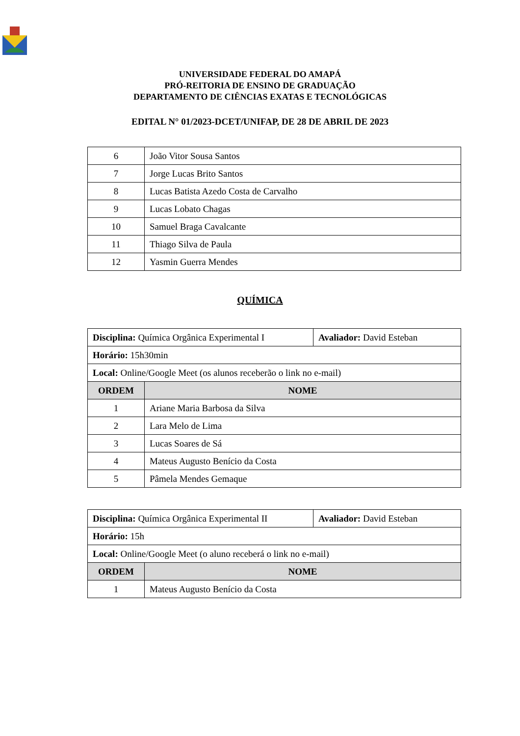UNIVERSIDADE FEDERAL DO AMAPÁ
PRÓ-REITORIA DE ENSINO DE GRADUAÇÃO
DEPARTAMENTO DE CIÊNCIAS EXATAS E TECNOLÓGICAS
EDITAL N° 01/2023-DCET/UNIFAP, DE 28 DE ABRIL DE 2023
| 6 | João Vitor Sousa Santos |
| 7 | Jorge Lucas Brito Santos |
| 8 | Lucas Batista Azedo Costa de Carvalho |
| 9 | Lucas Lobato Chagas |
| 10 | Samuel Braga Cavalcante |
| 11 | Thiago Silva de Paula |
| 12 | Yasmin Guerra Mendes |
QUÍMICA
| Disciplina: Química Orgânica Experimental I | | Avaliador: David Esteban |
| Horário: 15h30min | | |
| Local: Online/Google Meet (os alunos receberão o link no e-mail) | | |
| ORDEM | NOME | |
| 1 | Ariane Maria Barbosa da Silva | |
| 2 | Lara Melo de Lima | |
| 3 | Lucas Soares de Sá | |
| 4 | Mateus Augusto Benício da Costa | |
| 5 | Pâmela Mendes Gemaque | |
| Disciplina: Química Orgânica Experimental II | | Avaliador: David Esteban |
| Horário: 15h | | |
| Local: Online/Google Meet (o aluno receberá o link no e-mail) | | |
| ORDEM | NOME | |
| 1 | Mateus Augusto Benício da Costa | |